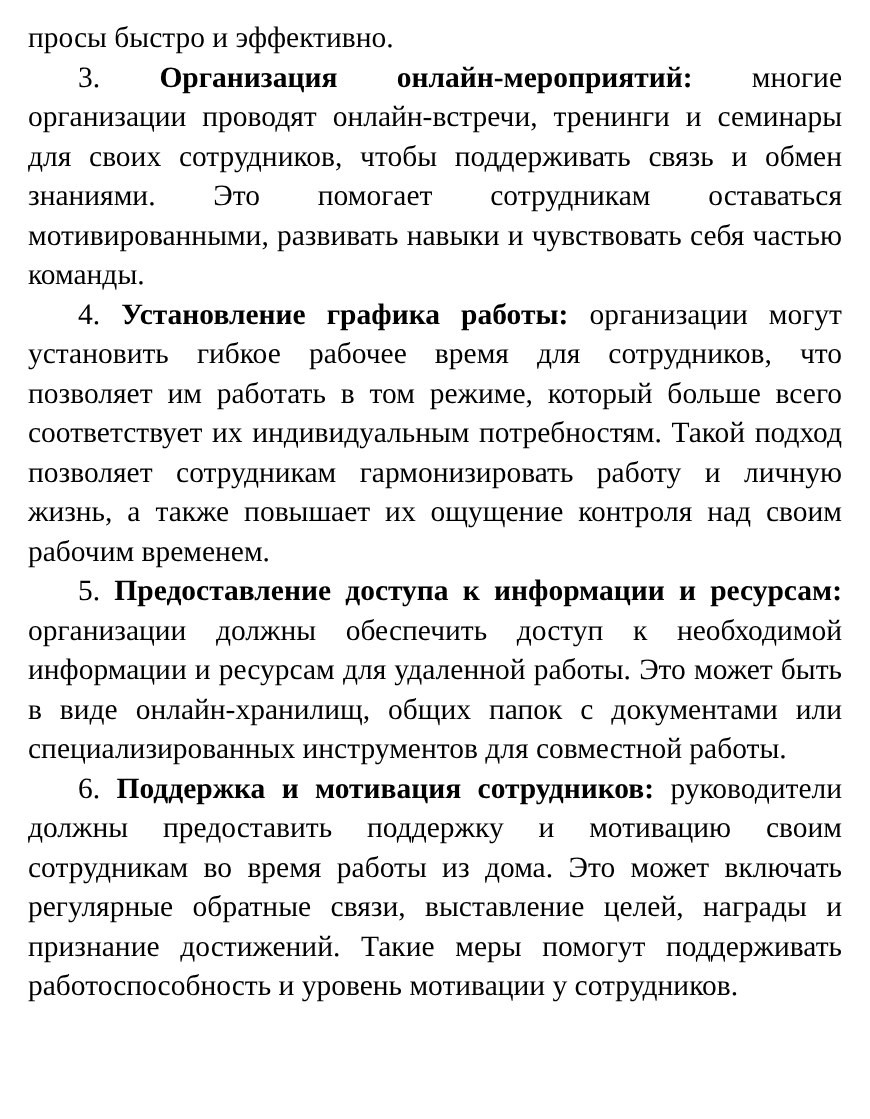просы быстро и эффективно.
3. Организация онлайн-мероприятий: многие организации проводят онлайн-встречи, тренинги и семинары для своих сотрудников, чтобы поддерживать связь и обмен знаниями. Это помогает сотрудникам оставаться мотивированными, развивать навыки и чувствовать себя частью команды.
4. Установление графика работы: организации могут установить гибкое рабочее время для сотрудников, что позволяет им работать в том режиме, который больше всего соответствует их индивидуальным потребностям. Такой подход позволяет сотрудникам гармонизировать работу и личную жизнь, а также повышает их ощущение контроля над своим рабочим временем.
5. Предоставление доступа к информации и ресурсам: организации должны обеспечить доступ к необходимой информации и ресурсам для удаленной работы. Это может быть в виде онлайн-хранилищ, общих папок с документами или специализированных инструментов для совместной работы.
6. Поддержка и мотивация сотрудников: руководители должны предоставить поддержку и мотивацию своим сотрудникам во время работы из дома. Это может включать регулярные обратные связи, выставление целей, награды и признание достижений. Такие меры помогут поддерживать работоспособность и уровень мотивации у сотрудников.